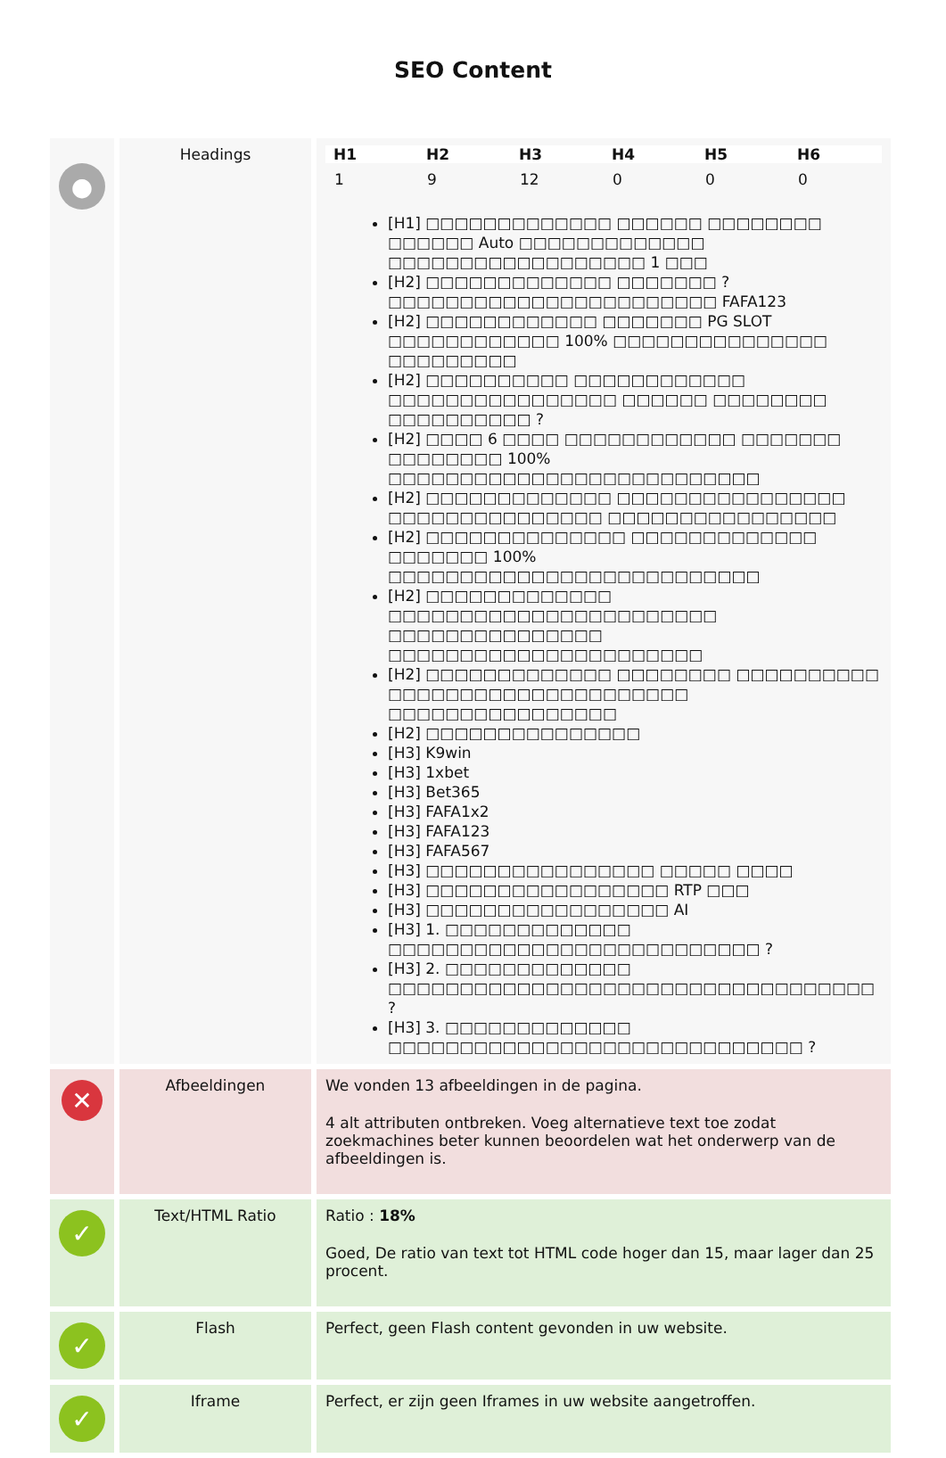SEO Content
| ● | Headings | / H1 / H2 / H3 / H4 / H5 / H6 / / --- / --- / --- / --- / --- / --- / / 1 / 9 / 12 / 0 / 0 / 0 / [H1] □□□□□□□□□□□□□ □□□□□□ □□□□□□□□ □□□□□□ Auto □□□□□□□□□□□□□ □□□□□□□□□□□□□□□□□□ 1 □□□ [H2] □□□□□□□□□□□□□ □□□□□□□ ? □□□□□□□□□□□□□□□□□□□□□□□ FAFA123 [H2] □□□□□□□□□□□□ □□□□□□□ PG SLOT □□□□□□□□□□□□ 100% □□□□□□□□□□□□□□□ □□□□□□□□□ [H2] □□□□□□□□□□ □□□□□□□□□□□□ □□□□□□□□□□□□□□□□ □□□□□□ □□□□□□□□ □□□□□□□□□□ ? [H2] □□□□ 6 □□□□ □□□□□□□□□□□□ □□□□□□□ □□□□□□□□ 100% □□□□□□□□□□□□□□□□□□□□□□□□□□ [H2] □□□□□□□□□□□□□ □□□□□□□□□□□□□□□□ □□□□□□□□□□□□□□□ □□□□□□□□□□□□□□□□ [H2] □□□□□□□□□□□□□□ □□□□□□□□□□□□□ □□□□□□□ 100% □□□□□□□□□□□□□□□□□□□□□□□□□□ [H2] □□□□□□□□□□□□□ □□□□□□□□□□□□□□□□□□□□□□□ □□□□□□□□□□□□□□□ □□□□□□□□□□□□□□□□□□□□□□ [H2] □□□□□□□□□□□□□ □□□□□□□□ □□□□□□□□□□ □□□□□□□□□□□□□□□□□□□□□ □□□□□□□□□□□□□□□□ [H2] □□□□□□□□□□□□□□□ [H3] K9win [H3] 1xbet [H3] Bet365 [H3] FAFA1x2 [H3] FAFA123 [H3] FAFA567 [H3] □□□□□□□□□□□□□□□□ □□□□□ □□□□ [H3] □□□□□□□□□□□□□□□□□ RTP □□□ [H3] □□□□□□□□□□□□□□□□□ AI [H3] 1. □□□□□□□□□□□□□ □□□□□□□□□□□□□□□□□□□□□□□□□□ ? [H3] 2. □□□□□□□□□□□□□ □□□□□□□□□□□□□□□□□□□□□□□□□□□□□□□□□□ ? [H3] 3. □□□□□□□□□□□□□ □□□□□□□□□□□□□□□□□□□□□□□□□□□□□ ? |
| ✕ | Afbeeldingen | We vonden 13 afbeeldingen in de pagina. 4 alt attributen ontbreken. Voeg alternatieve text toe zodat zoekmachines beter kunnen beoordelen wat het onderwerp van de afbeeldingen is. |
| ✓ | Text/HTML Ratio | Ratio : 18% Goed, De ratio van text tot HTML code hoger dan 15, maar lager dan 25 procent. |
| ✓ | Flash | Perfect, geen Flash content gevonden in uw website. |
| ✓ | Iframe | Perfect, er zijn geen Iframes in uw website aangetroffen. |